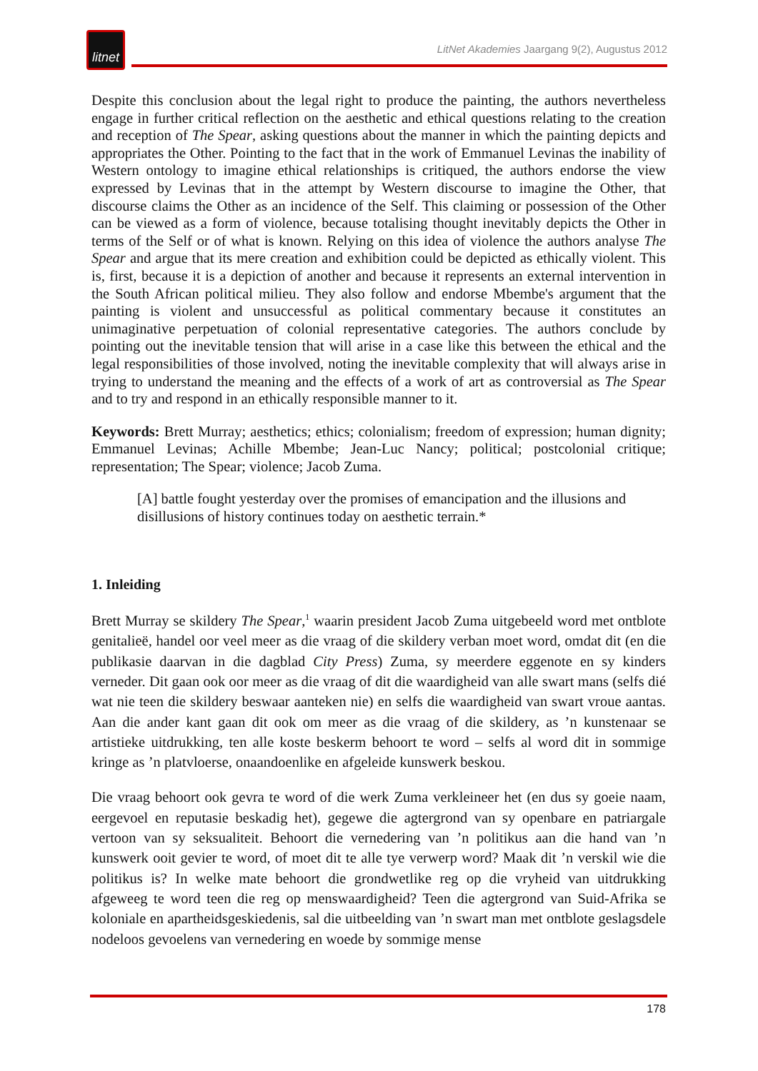litnet
LitNet Akademies Jaargang 9(2), Augustus 2012
Despite this conclusion about the legal right to produce the painting, the authors nevertheless engage in further critical reflection on the aesthetic and ethical questions relating to the creation and reception of The Spear, asking questions about the manner in which the painting depicts and appropriates the Other. Pointing to the fact that in the work of Emmanuel Levinas the inability of Western ontology to imagine ethical relationships is critiqued, the authors endorse the view expressed by Levinas that in the attempt by Western discourse to imagine the Other, that discourse claims the Other as an incidence of the Self. This claiming or possession of the Other can be viewed as a form of violence, because totalising thought inevitably depicts the Other in terms of the Self or of what is known. Relying on this idea of violence the authors analyse The Spear and argue that its mere creation and exhibition could be depicted as ethically violent. This is, first, because it is a depiction of another and because it represents an external intervention in the South African political milieu. They also follow and endorse Mbembe's argument that the painting is violent and unsuccessful as political commentary because it constitutes an unimaginative perpetuation of colonial representative categories. The authors conclude by pointing out the inevitable tension that will arise in a case like this between the ethical and the legal responsibilities of those involved, noting the inevitable complexity that will always arise in trying to understand the meaning and the effects of a work of art as controversial as The Spear and to try and respond in an ethically responsible manner to it.
Keywords: Brett Murray; aesthetics; ethics; colonialism; freedom of expression; human dignity; Emmanuel Levinas; Achille Mbembe; Jean-Luc Nancy; political; postcolonial critique; representation; The Spear; violence; Jacob Zuma.
[A] battle fought yesterday over the promises of emancipation and the illusions and disillusions of history continues today on aesthetic terrain.*
1. Inleiding
Brett Murray se skildery The Spear,<sup>1</sup> waarin president Jacob Zuma uitgebeeld word met ontblote genitalieë, handel oor veel meer as die vraag of die skildery verban moet word, omdat dit (en die publikasie daarvan in die dagblad City Press) Zuma, sy meerdere eggenote en sy kinders verneder. Dit gaan ook oor meer as die vraag of dit die waardigheid van alle swart mans (selfs dié wat nie teen die skildery beswaar aanteken nie) en selfs die waardigheid van swart vroue aantas. Aan die ander kant gaan dit ook om meer as die vraag of die skildery, as ’n kunstenaar se artistieke uitdrukking, ten alle koste beskerm behoort te word – selfs al word dit in sommige kringe as ’n platvloerse, onaandoenlike en afgeleide kunswerk beskou.
Die vraag behoort ook gevra te word of die werk Zuma verkleineer het (en dus sy goeie naam, eergevoel en reputasie beskadig het), gegewe die agtergrond van sy openbare en patriargale vertoon van sy seksualiteit. Behoort die vernedering van ’n politikus aan die hand van ’n kunswerk ooit gevier te word, of moet dit te alle tye verwerp word? Maak dit ’n verskil wie die politikus is? In welke mate behoort die grondwetlike reg op die vryheid van uitdrukking afgeweeg te word teen die reg op menswaardigheid? Teen die agtergrond van Suid-Afrika se koloniale en apartheidsgeskiedenis, sal die uitbeelding van ’n swart man met ontblote geslagsdele nodeloos gevoelens van vernedering en woede by sommige mense
178